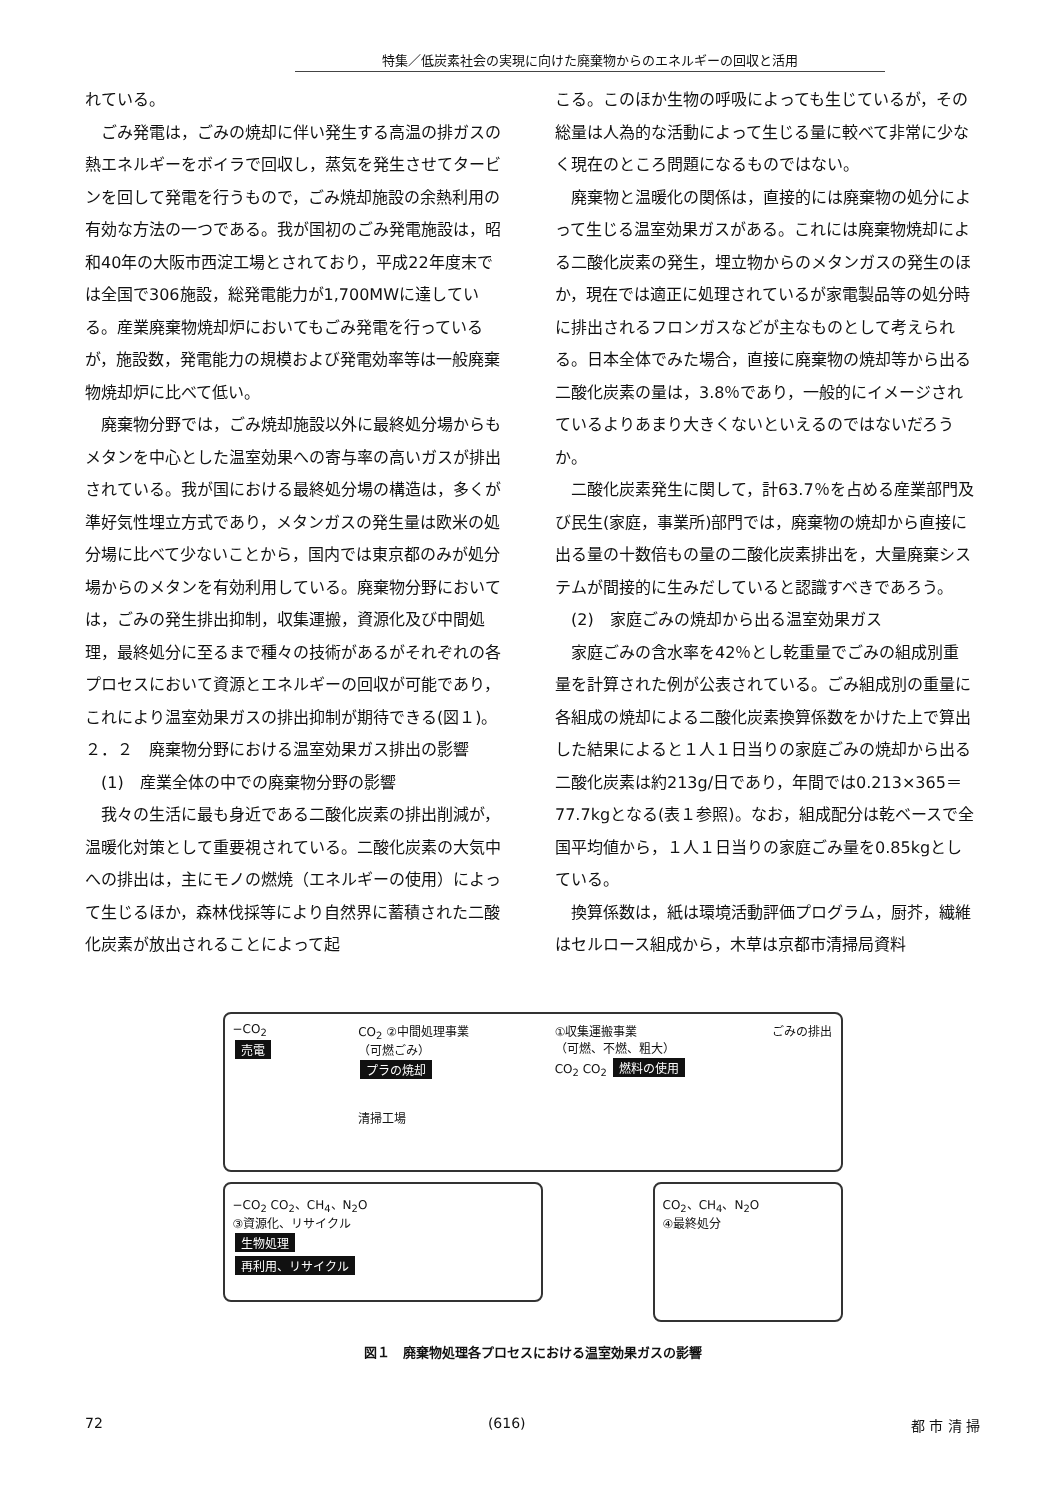特集／低炭素社会の実現に向けた廃棄物からのエネルギーの回収と活用
れている。
ごみ発電は，ごみの焼却に伴い発生する高温の排ガスの熱エネルギーをボイラで回収し，蒸気を発生させてタービンを回して発電を行うもので，ごみ焼却施設の余熱利用の有効な方法の一つである。我が国初のごみ発電施設は，昭和40年の大阪市西淀工場とされており，平成22年度末では全国で306施設，総発電能力が1,700MWに達している。産業廃棄物焼却炉においてもごみ発電を行っているが，施設数，発電能力の規模および発電効率等は一般廃棄物焼却炉に比べて低い。
廃棄物分野では，ごみ焼却施設以外に最終処分場からもメタンを中心とした温室効果への寄与率の高いガスが排出されている。我が国における最終処分場の構造は，多くが準好気性埋立方式であり，メタンガスの発生量は欧米の処分場に比べて少ないことから，国内では東京都のみが処分場からのメタンを有効利用している。廃棄物分野においては，ごみの発生排出抑制，収集運搬，資源化及び中間処理，最終処分に至るまで種々の技術があるがそれぞれの各プロセスにおいて資源とエネルギーの回収が可能であり，これにより温室効果ガスの排出抑制が期待できる(図１)。
２．２　廃棄物分野における温室効果ガス排出の影響
(1)　産業全体の中での廃棄物分野の影響
我々の生活に最も身近である二酸化炭素の排出削減が，温暖化対策として重要視されている。二酸化炭素の大気中への排出は，主にモノの燃焼（エネルギーの使用）によって生じるほか，森林伐採等により自然界に蓄積された二酸化炭素が放出されることによって起
こる。このほか生物の呼吸によっても生じているが，その総量は人為的な活動によって生じる量に較べて非常に少なく現在のところ問題になるものではない。
廃棄物と温暖化の関係は，直接的には廃棄物の処分によって生じる温室効果ガスがある。これには廃棄物焼却による二酸化炭素の発生，埋立物からのメタンガスの発生のほか，現在では適正に処理されているが家電製品等の処分時に排出されるフロンガスなどが主なものとして考えられる。日本全体でみた場合，直接に廃棄物の焼却等から出る二酸化炭素の量は，3.8％であり，一般的にイメージされているよりあまり大きくないといえるのではないだろうか。
二酸化炭素発生に関して，計63.7％を占める産業部門及び民生(家庭，事業所)部門では，廃棄物の焼却から直接に出る量の十数倍もの量の二酸化炭素排出を，大量廃棄システムが間接的に生みだしていると認識すべきであろう。
(2)　家庭ごみの焼却から出る温室効果ガス
家庭ごみの含水率を42％とし乾重量でごみの組成別重量を計算された例が公表されている。ごみ組成別の重量に各組成の焼却による二酸化炭素換算係数をかけた上で算出した結果によると１人１日当りの家庭ごみの焼却から出る二酸化炭素は約213g/日であり，年間では0.213×365＝77.7kgとなる(表１参照)。なお，組成配分は乾ベースで全国平均値から，１人１日当りの家庭ごみ量を0.85kgとしている。
換算係数は，紙は環境活動評価プログラム，厨芥，繊維はセルロース組成から，木草は京都市清掃局資料
−CO<sub>2</sub>
売電
CO<sub>2</sub> ②中間処理事業
（可燃ごみ）
プラの焼却
清掃工場
①収集運搬事業
（可燃、不燃、粗大）
CO<sub>2</sub> CO<sub>2</sub> 燃料の使用
ごみの排出
−CO<sub>2</sub> CO<sub>2</sub>、CH<sub>4</sub>、N<sub>2</sub>O
③資源化、リサイクル
生物処理
再利用、リサイクル
CO<sub>2</sub>、CH<sub>4</sub>、N<sub>2</sub>O
④最終処分
図１　廃棄物処理各プロセスにおける温室効果ガスの影響
72 (616) 都 市 清 掃